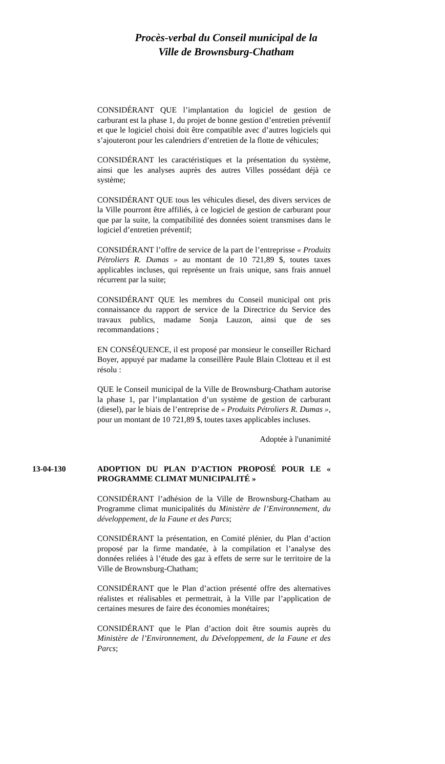Procès-verbal du Conseil municipal de la
Ville de Brownsburg-Chatham
CONSIDÉRANT QUE l’implantation du logiciel de gestion de carburant est la phase 1, du projet de bonne gestion d’entretien préventif et que le logiciel choisi doit être compatible avec d’autres logiciels qui s’ajouteront pour les calendriers d’entretien de la flotte de véhicules;
CONSIDÉRANT les caractéristiques et la présentation du système, ainsi que les analyses auprès des autres Villes possédant déjà ce système;
CONSIDÉRANT QUE tous les véhicules diesel, des divers services de la Ville pourront être affiliés, à ce logiciel de gestion de carburant pour que par la suite, la compatibilité des données soient transmises dans le logiciel d’entretien préventif;
CONSIDÉRANT l’offre de service de la part de l’entreprisse « Produits Pétroliers R. Dumas » au montant de 10 721,89 $, toutes taxes applicables incluses, qui représente un frais unique, sans frais annuel récurrent par la suite;
CONSIDÉRANT QUE les membres du Conseil municipal ont pris connaissance du rapport de service de la Directrice du Service des travaux publics, madame Sonja Lauzon, ainsi que de ses recommandations ;
EN CONSÉQUENCE, il est proposé par monsieur le conseiller Richard Boyer, appuyé par madame la conseillère Paule Blain Clotteau et il est résolu :
QUE le Conseil municipal de la Ville de Brownsburg-Chatham autorise la phase 1, par l’implantation d’un système de gestion de carburant (diesel), par le biais de l’entreprise de « Produits Pétroliers R. Dumas », pour un montant de 10 721,89 $, toutes taxes applicables incluses.
Adoptée à l'unanimité
13-04-130 ADOPTION DU PLAN D’ACTION PROPOSÉ POUR LE « PROGRAMME CLIMAT MUNICIPALITÉ »
CONSIDÉRANT l’adhésion de la Ville de Brownsburg-Chatham au Programme climat municipalités du Ministère de l’Environnement, du développement, de la Faune et des Parcs;
CONSIDÉRANT la présentation, en Comité plénier, du Plan d’action proposé par la firme mandatée, à la compilation et l’analyse des données reliées à l’étude des gaz à effets de serre sur le territoire de la Ville de Brownsburg-Chatham;
CONSIDÉRANT que le Plan d’action présenté offre des alternatives réalistes et réalisables et permettrait, à la Ville par l’application de certaines mesures de faire des économies monétaires;
CONSIDÉRANT que le Plan d’action doit être soumis auprès du Ministère de l’Environnement, du Développement, de la Faune et des Parcs;